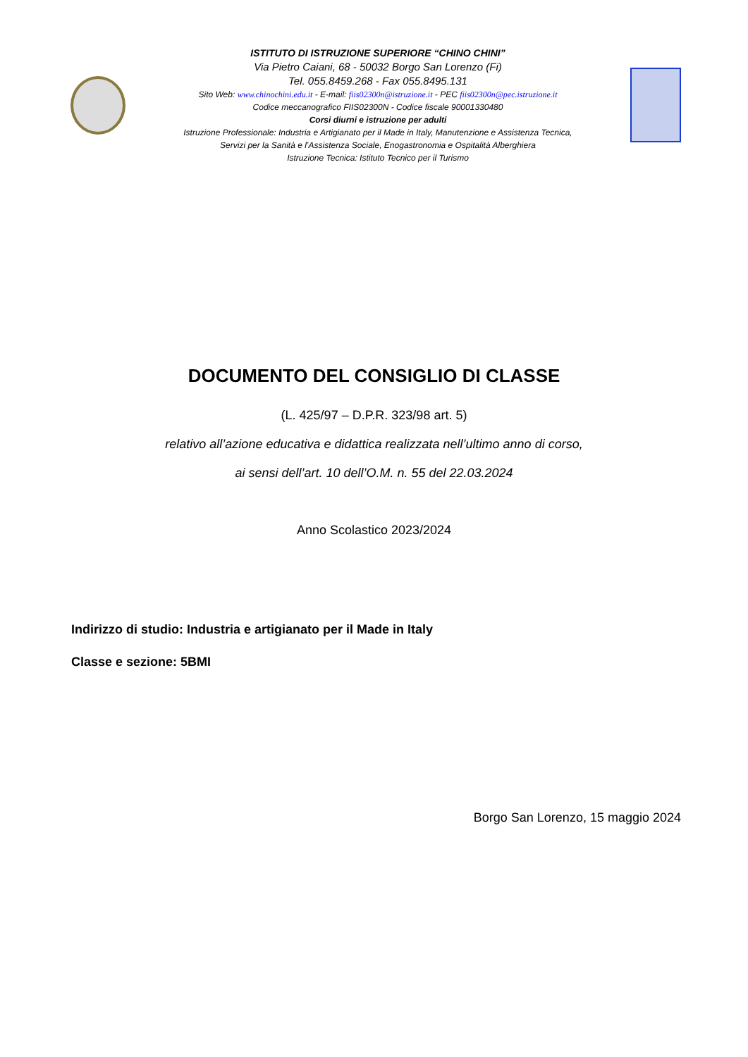ISTITUTO DI ISTRUZIONE SUPERIORE “CHINO CHINI”
Via Pietro Caiani, 68 - 50032 Borgo San Lorenzo (Fi)
Tel. 055.8459.268 - Fax 055.8495.131
Sito Web: www.chinochini.edu.it - E-mail: fiis02300n@istruzione.it - PEC fiis02300n@pec.istruzione.it
Codice meccanografico FIIS02300N - Codice fiscale 90001330480
Corsi diurni e istruzione per adulti
Istruzione Professionale: Industria e Artigianato per il Made in Italy, Manutenzione e Assistenza Tecnica,
Servizi per la Sanità e l’Assistenza Sociale, Enogastronomia e Ospitalità Alberghiera
Istruzione Tecnica: Istituto Tecnico per il Turismo
DOCUMENTO DEL CONSIGLIO DI CLASSE
(L. 425/97 – D.P.R. 323/98 art. 5)
relativo all’azione educativa e didattica realizzata nell’ultimo anno di corso,
ai sensi dell’art. 10 dell’O.M. n. 55 del 22.03.2024
Anno Scolastico 2023/2024
Indirizzo di studio: Industria e artigianato per il Made in Italy
Classe e sezione: 5BMI
Borgo San Lorenzo, 15 maggio 2024